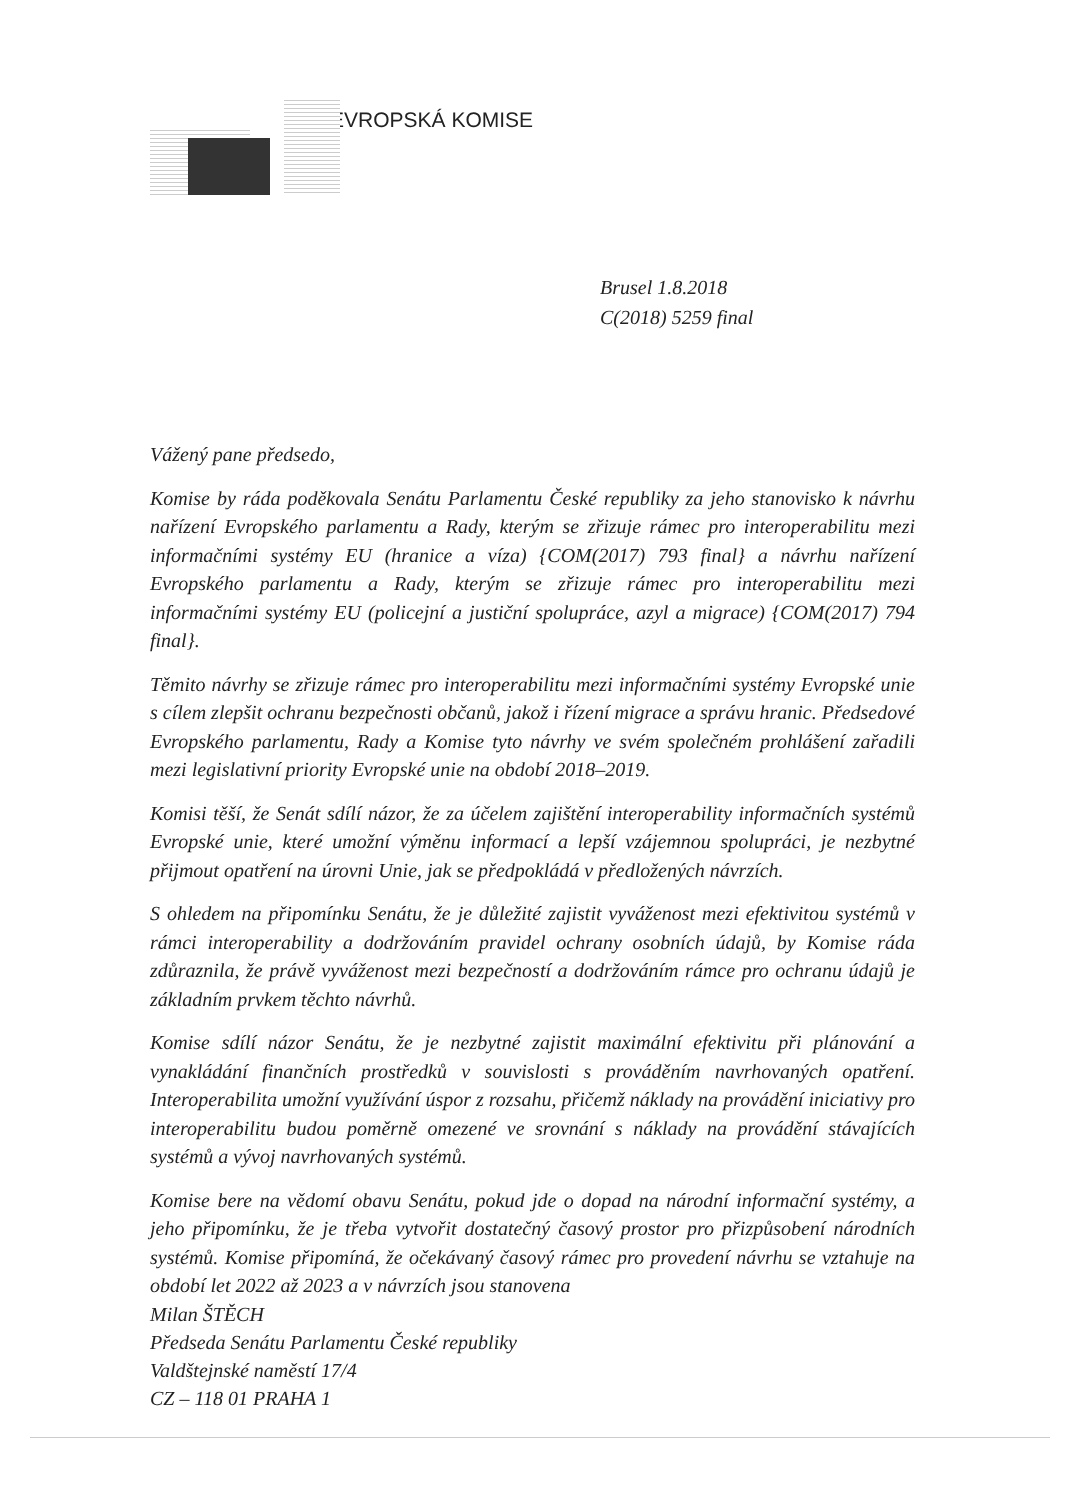EVROPSKÁ KOMISE
Brusel 1.8.2018
C(2018) 5259 final
Vážený pane předsedo,
Komise by ráda poděkovala Senátu Parlamentu České republiky za jeho stanovisko k návrhu nařízení Evropského parlamentu a Rady, kterým se zřizuje rámec pro interoperabilitu mezi informačními systémy EU (hranice a víza) {COM(2017) 793 final} a návrhu nařízení Evropského parlamentu a Rady, kterým se zřizuje rámec pro interoperabilitu mezi informačními systémy EU (policejní a justiční spolupráce, azyl a migrace) {COM(2017) 794 final}.
Těmito návrhy se zřizuje rámec pro interoperabilitu mezi informačními systémy Evropské unie s cílem zlepšit ochranu bezpečnosti občanů, jakož i řízení migrace a správu hranic. Předsedové Evropského parlamentu, Rady a Komise tyto návrhy ve svém společném prohlášení zařadili mezi legislativní priority Evropské unie na období 2018–2019.
Komisi těší, že Senát sdílí názor, že za účelem zajištění interoperability informačních systémů Evropské unie, které umožní výměnu informací a lepší vzájemnou spolupráci, je nezbytné přijmout opatření na úrovni Unie, jak se předpokládá v předložených návrzích.
S ohledem na připomínku Senátu, že je důležité zajistit vyváženost mezi efektivitou systémů v rámci interoperability a dodržováním pravidel ochrany osobních údajů, by Komise ráda zdůraznila, že právě vyváženost mezi bezpečností a dodržováním rámce pro ochranu údajů je základním prvkem těchto návrhů.
Komise sdílí názor Senátu, že je nezbytné zajistit maximální efektivitu při plánování a vynakládání finančních prostředků v souvislosti s prováděním navrhovaných opatření. Interoperabilita umožní využívání úspor z rozsahu, přičemž náklady na provádění iniciativy pro interoperabilitu budou poměrně omezené ve srovnání s náklady na provádění stávajících systémů a vývoj navrhovaných systémů.
Komise bere na vědomí obavu Senátu, pokud jde o dopad na národní informační systémy, a jeho připomínku, že je třeba vytvořit dostatečný časový prostor pro přizpůsobení národních systémů. Komise připomíná, že očekávaný časový rámec pro provedení návrhu se vztahuje na období let 2022 až 2023 a v návrzích jsou stanovena
Milan ŠTĚCH
Předseda Senátu Parlamentu České republiky
Valdštejnské naměstí 17/4
CZ – 118 01 PRAHA 1